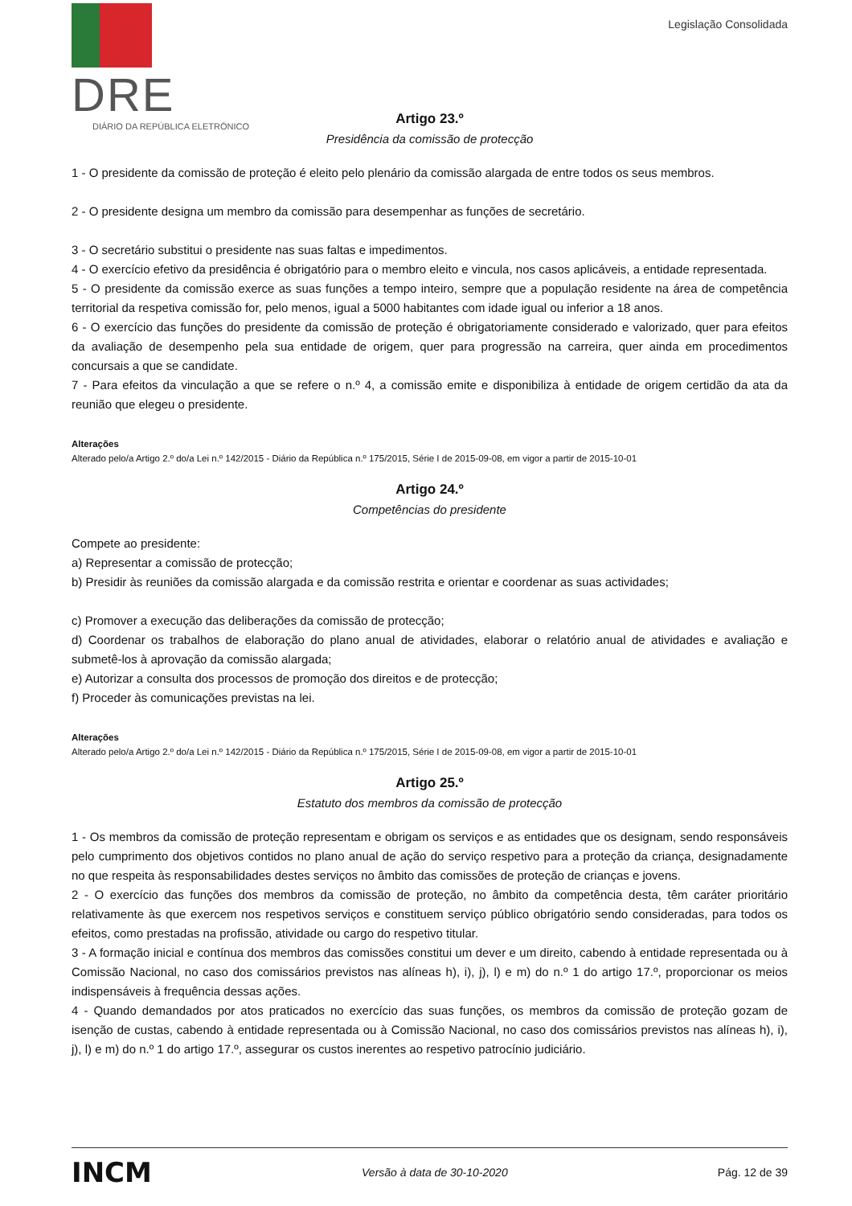DRE
DIÁRIO DA REPÚBLICA ELETRÓNICO
Legislação Consolidada
Artigo 23.º
Presidência da comissão de protecção
1 - O presidente da comissão de proteção é eleito pelo plenário da comissão alargada de entre todos os seus membros.
2 - O presidente designa um membro da comissão para desempenhar as funções de secretário.
3 - O secretário substitui o presidente nas suas faltas e impedimentos.
4 - O exercício efetivo da presidência é obrigatório para o membro eleito e vincula, nos casos aplicáveis, a entidade representada.
5 - O presidente da comissão exerce as suas funções a tempo inteiro, sempre que a população residente na área de competência territorial da respetiva comissão for, pelo menos, igual a 5000 habitantes com idade igual ou inferior a 18 anos.
6 - O exercício das funções do presidente da comissão de proteção é obrigatoriamente considerado e valorizado, quer para efeitos da avaliação de desempenho pela sua entidade de origem, quer para progressão na carreira, quer ainda em procedimentos concursais a que se candidate.
7 - Para efeitos da vinculação a que se refere o n.º 4, a comissão emite e disponibiliza à entidade de origem certidão da ata da reunião que elegeu o presidente.
Alterações
Alterado pelo/a Artigo 2.º do/a Lei n.º 142/2015 - Diário da República n.º 175/2015, Série I de 2015-09-08, em vigor a partir de 2015-10-01
Artigo 24.º
Competências do presidente
Compete ao presidente:
a) Representar a comissão de protecção;
b) Presidir às reuniões da comissão alargada e da comissão restrita e orientar e coordenar as suas actividades;
c) Promover a execução das deliberações da comissão de protecção;
d) Coordenar os trabalhos de elaboração do plano anual de atividades, elaborar o relatório anual de atividades e avaliação e submetê-los à aprovação da comissão alargada;
e) Autorizar a consulta dos processos de promoção dos direitos e de protecção;
f) Proceder às comunicações previstas na lei.
Alterações
Alterado pelo/a Artigo 2.º do/a Lei n.º 142/2015 - Diário da República n.º 175/2015, Série I de 2015-09-08, em vigor a partir de 2015-10-01
Artigo 25.º
Estatuto dos membros da comissão de protecção
1 - Os membros da comissão de proteção representam e obrigam os serviços e as entidades que os designam, sendo responsáveis pelo cumprimento dos objetivos contidos no plano anual de ação do serviço respetivo para a proteção da criança, designadamente no que respeita às responsabilidades destes serviços no âmbito das comissões de proteção de crianças e jovens.
2 - O exercício das funções dos membros da comissão de proteção, no âmbito da competência desta, têm caráter prioritário relativamente às que exercem nos respetivos serviços e constituem serviço público obrigatório sendo consideradas, para todos os efeitos, como prestadas na profissão, atividade ou cargo do respetivo titular.
3 - A formação inicial e contínua dos membros das comissões constitui um dever e um direito, cabendo à entidade representada ou à Comissão Nacional, no caso dos comissários previstos nas alíneas h), i), j), l) e m) do n.º 1 do artigo 17.º, proporcionar os meios indispensáveis à frequência dessas ações.
4 - Quando demandados por atos praticados no exercício das suas funções, os membros da comissão de proteção gozam de isenção de custas, cabendo à entidade representada ou à Comissão Nacional, no caso dos comissários previstos nas alíneas h), i), j), l) e m) do n.º 1 do artigo 17.º, assegurar os custos inerentes ao respetivo patrocínio judiciário.
INCM Versão à data de 30-10-2020 Pág. 12 de 39